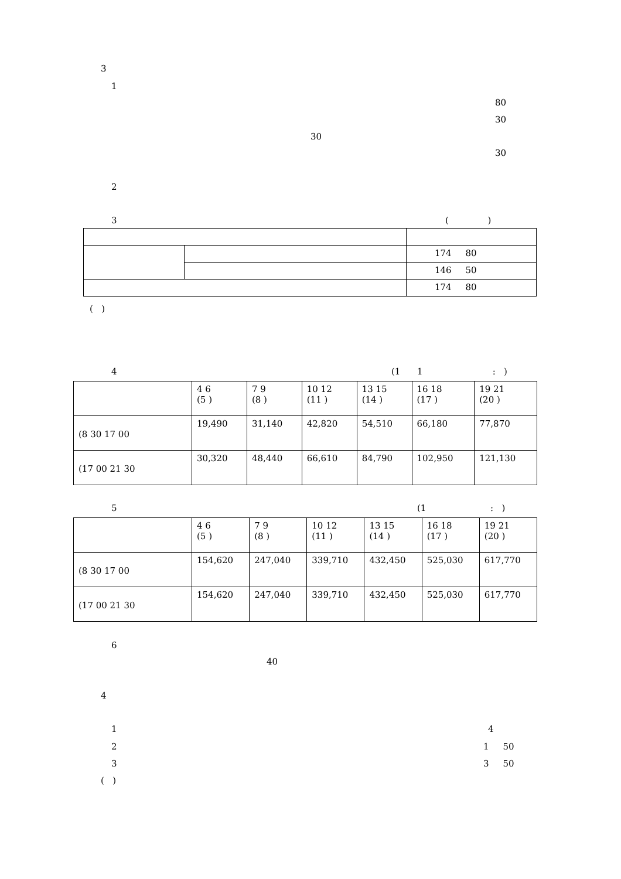3
1
80
30
30
30
2
3
( )
| | | 174 80 |
| | | 146 50 |
| | | 174 80 |
( )
4
(1 1 : )
| | 4 6 (5 ) | 7 9 (8 ) | 10 12 (11 ) | 13 15 (14 ) | 16 18 (17 ) | 19 21 (20 ) |
| (8 30 17 00 | 19,490 | 31,140 | 42,820 | 54,510 | 66,180 | 77,870 |
| (17 00 21 30 | 30,320 | 48,440 | 66,610 | 84,790 | 102,950 | 121,130 |
5
(1 : )
| | 4 6 (5 ) | 7 9 (8 ) | 10 12 (11 ) | 13 15 (14 ) | 16 18 (17 ) | 19 21 (20 ) |
| (8 30 17 00 | 154,620 | 247,040 | 339,710 | 432,450 | 525,030 | 617,770 |
| (17 00 21 30 | 154,620 | 247,040 | 339,710 | 432,450 | 525,030 | 617,770 |
6
40
4
1
4
2
1 50
3
3 50
( )